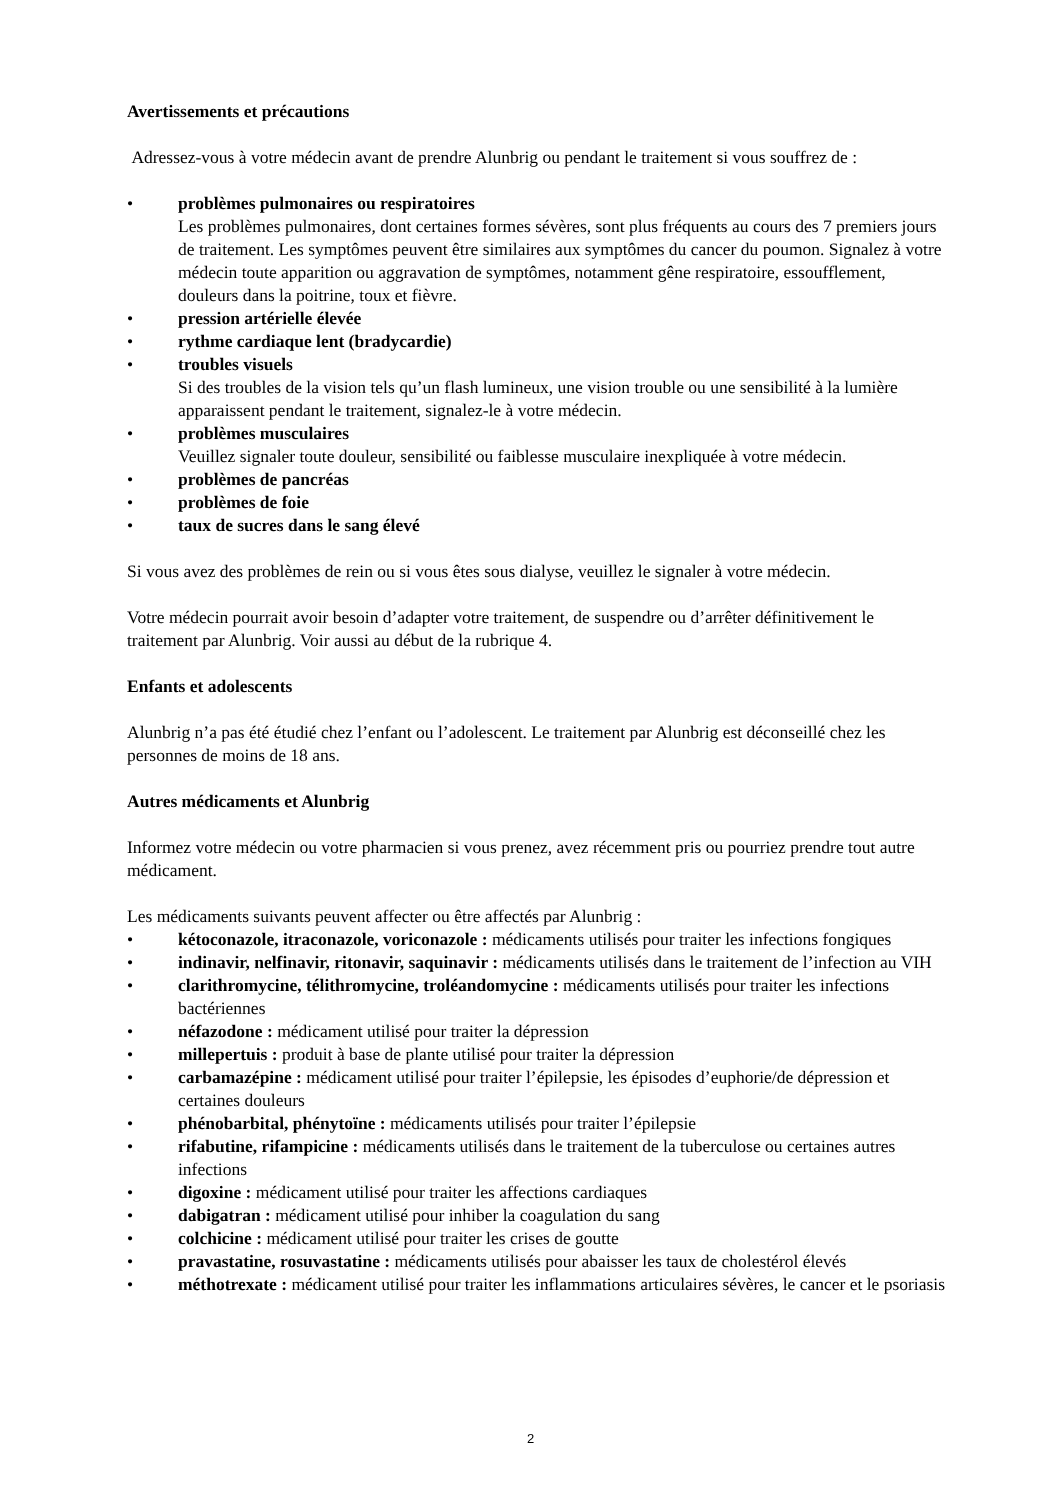Avertissements et précautions
Adressez-vous à votre médecin avant de prendre Alunbrig ou pendant le traitement si vous souffrez de :
• problèmes pulmonaires ou respiratoires
Les problèmes pulmonaires, dont certaines formes sévères, sont plus fréquents au cours des 7 premiers jours de traitement. Les symptômes peuvent être similaires aux symptômes du cancer du poumon. Signalez à votre médecin toute apparition ou aggravation de symptômes, notamment gêne respiratoire, essoufflement, douleurs dans la poitrine, toux et fièvre.
• pression artérielle élevée
• rythme cardiaque lent (bradycardie)
• troubles visuels
Si des troubles de la vision tels qu’un flash lumineux, une vision trouble ou une sensibilité à la lumière apparaissent pendant le traitement, signalez-le à votre médecin.
• problèmes musculaires
Veuillez signaler toute douleur, sensibilité ou faiblesse musculaire inexpliquée à votre médecin.
• problèmes de pancréas
• problèmes de foie
• taux de sucres dans le sang élevé
Si vous avez des problèmes de rein ou si vous êtes sous dialyse, veuillez le signaler à votre médecin.
Votre médecin pourrait avoir besoin d’adapter votre traitement, de suspendre ou d’arrêter définitivement le traitement par Alunbrig. Voir aussi au début de la rubrique 4.
Enfants et adolescents
Alunbrig n’a pas été étudié chez l’enfant ou l’adolescent. Le traitement par Alunbrig est déconseillé chez les personnes de moins de 18 ans.
Autres médicaments et Alunbrig
Informez votre médecin ou votre pharmacien si vous prenez, avez récemment pris ou pourriez prendre tout autre médicament.
Les médicaments suivants peuvent affecter ou être affectés par Alunbrig :
• kétoconazole, itraconazole, voriconazole : médicaments utilisés pour traiter les infections fongiques
• indinavir, nelfinavir, ritonavir, saquinavir : médicaments utilisés dans le traitement de l’infection au VIH
• clarithromycine, télithromycine, troléandomycine : médicaments utilisés pour traiter les infections bactériennes
• néfazodone : médicament utilisé pour traiter la dépression
• millepertuis : produit à base de plante utilisé pour traiter la dépression
• carbamazépine : médicament utilisé pour traiter l’épilepsie, les épisodes d’euphorie/de dépression et certaines douleurs
• phénobarbital, phénytoïne : médicaments utilisés pour traiter l’épilepsie
• rifabutine, rifampicine : médicaments utilisés dans le traitement de la tuberculose ou certaines autres infections
• digoxine : médicament utilisé pour traiter les affections cardiaques
• dabigatran : médicament utilisé pour inhiber la coagulation du sang
• colchicine : médicament utilisé pour traiter les crises de goutte
• pravastatine, rosuvastatine : médicaments utilisés pour abaisser les taux de cholestérol élevés
• méthotrexate : médicament utilisé pour traiter les inflammations articulaires sévères, le cancer et le psoriasis
2